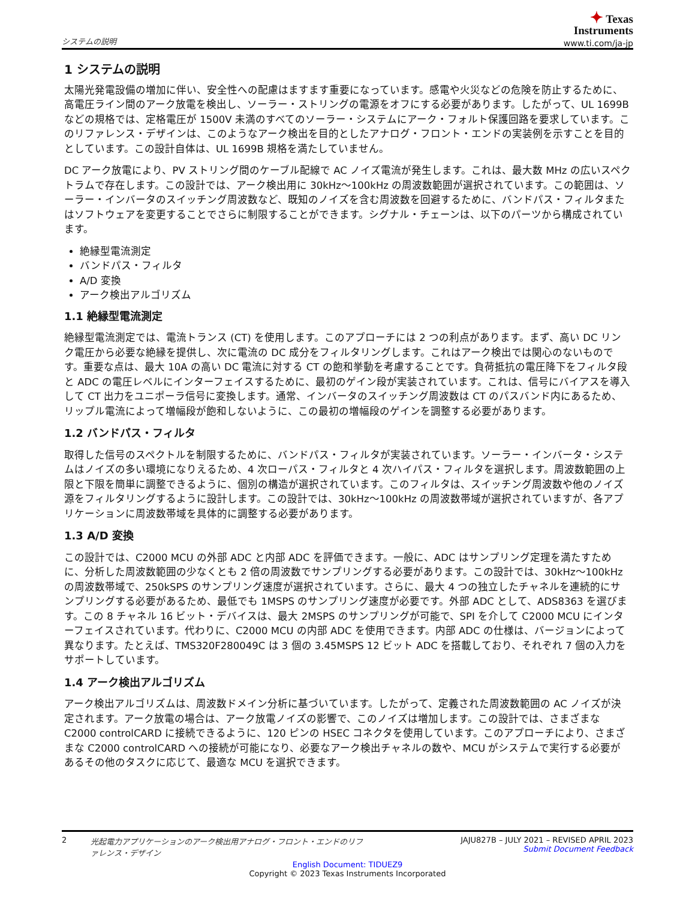システムの説明
✦ Texas
Instruments
www.ti.com/ja-jp
1 システムの説明
太陽光発電設備の増加に伴い、安全性への配慮はますます重要になっています。感電や火災などの危険を防止するために、高電圧ライン間のアーク放電を検出し、ソーラー・ストリングの電源をオフにする必要があります。したがって、UL 1699B などの規格では、定格電圧が 1500V 未満のすべてのソーラー・システムにアーク・フォルト保護回路を要求しています。このリファレンス・デザインは、このようなアーク検出を目的としたアナログ・フロント・エンドの実装例を示すことを目的としています。この設計自体は、UL 1699B 規格を満たしていません。
DC アーク放電により、PV ストリング間のケーブル配線で AC ノイズ電流が発生します。これは、最大数 MHz の広いスペクトラムで存在します。この設計では、アーク検出用に 30kHz～100kHz の周波数範囲が選択されています。この範囲は、ソーラー・インバータのスイッチング周波数など、既知のノイズを含む周波数を回避するために、バンドパス・フィルタまたはソフトウェアを変更することでさらに制限することができます。シグナル・チェーンは、以下のパーツから構成されています。
絶縁型電流測定
バンドパス・フィルタ
A/D 変換
アーク検出アルゴリズム
1.1 絶縁型電流測定
絶縁型電流測定では、電流トランス (CT) を使用します。このアプローチには 2 つの利点があります。まず、高い DC リンク電圧から必要な絶縁を提供し、次に電流の DC 成分をフィルタリングします。これはアーク検出では関心のないものです。重要な点は、最大 10A の高い DC 電流に対する CT の飽和挙動を考慮することです。負荷抵抗の電圧降下をフィルタ段と ADC の電圧レベルにインターフェイスするために、最初のゲイン段が実装されています。これは、信号にバイアスを導入して CT 出力をユニポーラ信号に変換します。通常、インバータのスイッチング周波数は CT のパスバンド内にあるため、リップル電流によって増幅段が飽和しないように、この最初の増幅段のゲインを調整する必要があります。
1.2 バンドパス・フィルタ
取得した信号のスペクトルを制限するために、バンドパス・フィルタが実装されています。ソーラー・インバータ・システムはノイズの多い環境になりえるため、4 次ローパス・フィルタと 4 次ハイパス・フィルタを選択します。周波数範囲の上限と下限を簡単に調整できるように、個別の構造が選択されています。このフィルタは、スイッチング周波数や他のノイズ源をフィルタリングするように設計します。この設計では、30kHz～100kHz の周波数帯域が選択されていますが、各アプリケーションに周波数帯域を具体的に調整する必要があります。
1.3 A/D 変換
この設計では、C2000 MCU の外部 ADC と内部 ADC を評価できます。一般に、ADC はサンプリング定理を満たすために、分析した周波数範囲の少なくとも 2 倍の周波数でサンプリングする必要があります。この設計では、30kHz～100kHz の周波数帯域で、250kSPS のサンプリング速度が選択されています。さらに、最大 4 つの独立したチャネルを連続的にサンプリングする必要があるため、最低でも 1MSPS のサンプリング速度が必要です。外部 ADC として、ADS8363 を選びます。この 8 チャネル 16 ビット・デバイスは、最大 2MSPS のサンプリングが可能で、SPI を介して C2000 MCU にインターフェイスされています。代わりに、C2000 MCU の内部 ADC を使用できます。内部 ADC の仕様は、バージョンによって異なります。たとえば、TMS320F280049C は 3 個の 3.45MSPS 12 ビット ADC を搭載しており、それぞれ 7 個の入力をサポートしています。
1.4 アーク検出アルゴリズム
アーク検出アルゴリズムは、周波数ドメイン分析に基づいています。したがって、定義された周波数範囲の AC ノイズが決定されます。アーク放電の場合は、アーク放電ノイズの影響で、このノイズは増加します。この設計では、さまざまな C2000 controlCARD に接続できるように、120 ピンの HSEC コネクタを使用しています。このアプローチにより、さまざまな C2000 controlCARD への接続が可能になり、必要なアーク検出チャネルの数や、MCU がシステムで実行する必要があるその他のタスクに応じて、最適な MCU を選択できます。
2 光起電力アプリケーションのアーク検出用アナログ・フロント・エンドのリファレンス・デザイン
JAJU827B – JULY 2021 – REVISED APRIL 2023
Submit Document Feedback
English Document: TIDUEZ9
Copyright © 2023 Texas Instruments Incorporated